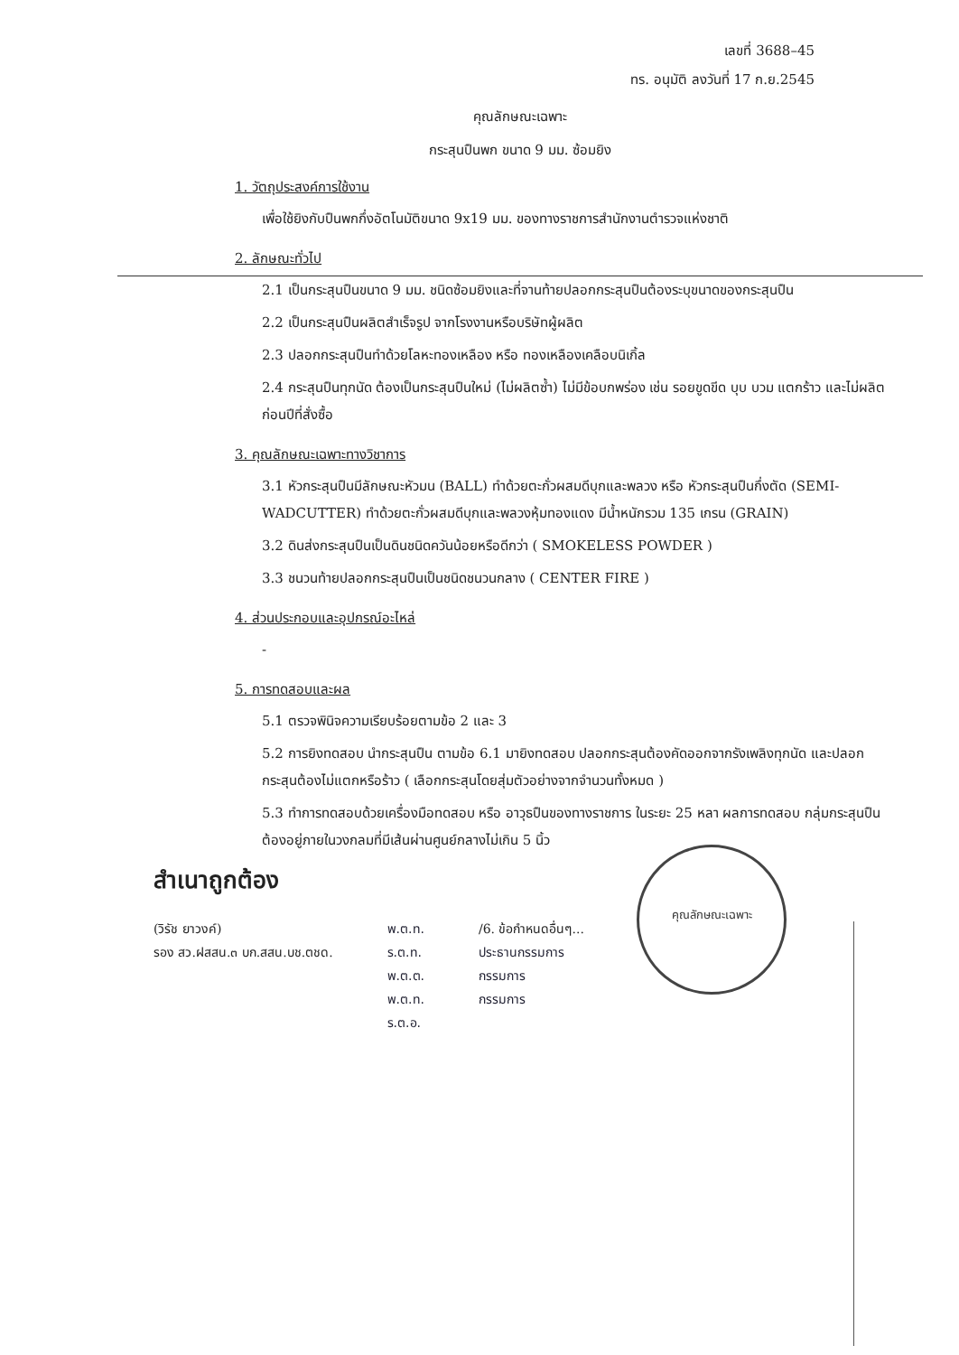เลขที่ 3688–45
ทร. อนุมัติ ลงวันที่ 17 ก.ย.2545
คุณลักษณะเฉพาะ
กระสุนปืนพก ขนาด 9 มม. ซ้อมยิง
1. วัตถุประสงค์การใช้งาน
เพื่อใช้ยิงกับปืนพกกึ่งอัตโนมัติขนาด 9x19 มม. ของทางราชการสำนักงานตำรวจแห่งชาติ
2. ลักษณะทั่วไป
2.1 เป็นกระสุนปืนขนาด 9 มม. ชนิดซ้อมยิงและที่จานท้ายปลอกกระสุนปืนต้องระบุขนาดของกระสุนปืน
2.2 เป็นกระสุนปืนผลิตสำเร็จรูป จากโรงงานหรือบริษัทผู้ผลิต
2.3 ปลอกกระสุนปืนทำด้วยโลหะทองเหลือง หรือ ทองเหลืองเคลือบนิเกิ้ล
2.4 กระสุนปืนทุกนัด ต้องเป็นกระสุนปืนใหม่ (ไม่ผลิตซ้ำ) ไม่มีข้อบกพร่อง เช่น รอยขูดขีด บุบ บวม แตกร้าว และไม่ผลิตก่อนปีที่สั่งซื้อ
3. คุณลักษณะเฉพาะทางวิชาการ
3.1 หัวกระสุนปืนมีลักษณะหัวมน (BALL) ทำด้วยตะกั่วผสมดีบุกและพลวง หรือ หัวกระสุนปืนกึ่งตัด (SEMI-WADCUTTER) ทำด้วยตะกั่วผสมดีบุกและพลวงหุ้มทองแดง มีน้ำหนักรวม 135 เกรน (GRAIN)
3.2 ดินส่งกระสุนปืนเป็นดินชนิดควันน้อยหรือดีกว่า ( SMOKELESS POWDER )
3.3 ชนวนท้ายปลอกกระสุนปืนเป็นชนิดชนวนกลาง ( CENTER FIRE )
4. ส่วนประกอบและอุปกรณ์อะไหล่
-
คุณลักษณะเฉพาะ
5. การทดสอบและผล
5.1 ตรวจพินิจความเรียบร้อยตามข้อ 2 และ 3
5.2 การยิงทดสอบ นำกระสุนปืน ตามข้อ 6.1 มายิงทดสอบ ปลอกกระสุนต้องคัดออกจากรังเพลิงทุกนัด และปลอกกระสุนต้องไม่แตกหรือร้าว ( เลือกกระสุนโดยสุ่มตัวอย่างจากจำนวนทั้งหมด )
5.3 ทำการทดสอบด้วยเครื่องมือทดสอบ หรือ อาวุธปืนของทางราชการ ในระยะ 25 หลา ผลการทดสอบ กลุ่มกระสุนปืนต้องอยู่ภายในวงกลมที่มีเส้นผ่านศูนย์กลางไม่เกิน 5 นิ้ว
สำเนาถูกต้อง
(วิรัช ยาวงค์)
รอง สว.ฝสสน.๓ บก.สสน.บช.ตชด.
พ.ต.ท.
ร.ต.ท.
พ.ต.ต.
พ.ต.ท.
ร.ต.อ.
/6. ข้อกำหนดอื่นๆ...
ประธานกรรมการ
กรรมการ
กรรมการ